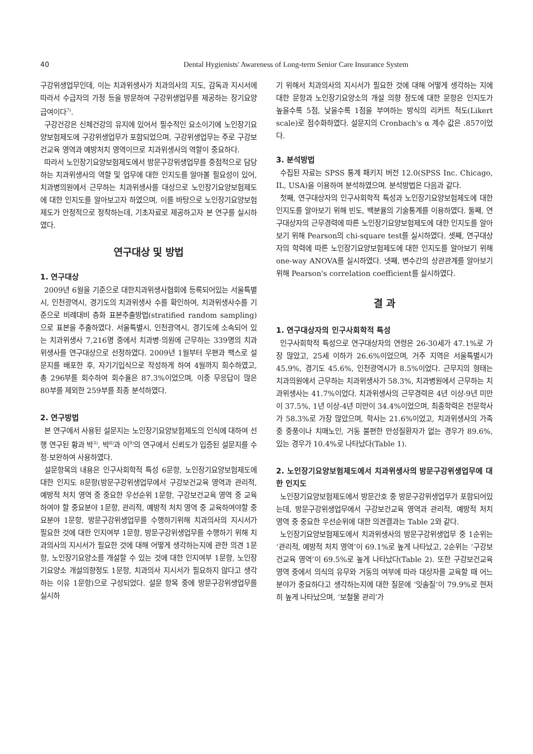40 Dental Hygienists' Awareness of Long-term Senior Care Insurance System
구강위생업무인데, 이는 치과위생사가 치과의사의 지도, 감독과 지시서에 따라서 수급자의 가정 등을 방문하여 구강위생업무를 제공하는 장기요양급여이다<sup>7)</sup>.
구강건강은 신체건강의 유지에 있어서 필수적인 요소이기에 노인장기요양보험제도에 구강위생업무가 포함되었으며, 구강위생업무는 주로 구강보건교육 영역과 예방처치 영역이므로 치과위생사의 역할이 중요하다.
따라서 노인장기요양보험제도에서 방문구강위생업무를 중점적으로 담당하는 치과위생사의 역할 및 업무에 대한 인지도를 알아볼 필요성이 있어, 치과병의원에서 근무하는 치과위생사를 대상으로 노인장기요양보험제도에 대한 인지도를 알아보고자 하였으며, 이를 바탕으로 노인장기요양보험제도가 안정적으로 정착하는데, 기초자료로 제공하고자 본 연구를 실시하였다.
연구대상 및 방법
1. 연구대상
2009년 6월을 기준으로 대한치과위생사협회에 등록되어있는 서울특별시, 인천광역시, 경기도의 치과위생사 수를 확인하여, 치과위생사수를 기준으로 비례대비 층화 표본추출방법(stratified random sampling)으로 표본을 추출하였다. 서울특별시, 인천광역시, 경기도에 소속되어 있는 치과위생사 7,216명 중에서 치과병·의원에 근무하는 339명의 치과위생사를 연구대상으로 선정하였다. 2009년 1월부터 우편과 팩스로 설문지를 배포한 후, 자기기입식으로 작성하게 하여 4월까지 회수하였고, 총 296부를 회수하여 회수율은 87.3%이었으며, 이중 무응답이 많은 80부를 제외한 259부를 최종 분석하였다.
2. 연구방법
본 연구에서 사용된 설문지는 노인장기요양보험제도의 인식에 대하여 선행 연구된 황과 박<sup>3)</sup>, 박<sup>8)</sup>과 이<sup>9)</sup>의 연구에서 신뢰도가 입증된 설문지를 수정·보완하여 사용하였다.
설문항목의 내용은 인구사회학적 특성 6문항, 노인장기요양보험제도에 대한 인지도 8문항(방문구강위생업무에서 구강보건교육 영역과 관리적, 예방적 처치 영역 중 중요한 우선순위 1문항, 구강보건교육 영역 중 교육하여야 할 중요분야 1문항, 관리적, 예방적 처치 영역 중 교육하여야할 중요분야 1문항, 방문구강위생업무를 수행하기위해 치과의사의 지시서가 필요한 것에 대한 인지여부 1문항, 방문구강위생업무를 수행하기 위해 치과의사의 지시서가 필요한 것에 대해 어떻게 생각하는지에 관한 의견 1문항, 노인장기요양소를 개설할 수 있는 것에 대한 인지여부 1문항, 노인장기요양소 개설의향정도 1문항, 치과의사 지시서가 필요하지 않다고 생각하는 이유 1문항)으로 구성되었다. 설문 항목 중에 방문구강위생업무를 실시하
기 위해서 치과의사의 지시서가 필요한 것에 대해 어떻게 생각하는 지에 대한 문항과 노인장기요양소의 개설 의향 정도에 대한 문항은 인지도가 높을수록 5점, 낮을수록 1점을 부여하는 방식의 리커트 척도(Likert scale)로 점수화하였다. 설문지의 Cronbach's α 계수 값은 .857이었다.
3. 분석방법
수집된 자료는 SPSS 통계 패키지 버전 12.0(SPSS Inc. Chicago, IL, USA)을 이용하여 분석하였으며. 분석방법은 다음과 같다.
첫째, 연구대상자의 인구사회학적 특성과 노인장기요양보험제도에 대한 인지도를 알아보기 위해 빈도, 백분율의 기술통계를 이용하였다. 둘째, 연구대상자의 근무경력에 따른 노인장기요양보험제도에 대한 인지도를 알아보기 위해 Pearson의 chi-square test를 실시하였다. 셋째, 연구대상자의 학력에 따른 노인장기요양보험제도에 대한 인지도를 알아보기 위해 one-way ANOVA를 실시하였다. 넷째, 변수간의 상관관계를 알아보기 위해 Pearson's correlation coefficient를 실시하였다.
결 과
1. 연구대상자의 인구사회학적 특성
인구사회학적 특성으로 연구대상자의 연령은 26-30세가 47.1%로 가장 많았고, 25세 이하가 26.6%이었으며, 거주 지역은 서울특별시가 45.9%, 경기도 45.6%, 인천광역시가 8.5%이었다. 근무지의 형태는 치과의원에서 근무하는 치과위생사가 58.3%, 치과병원에서 근무하는 치과위생사는 41.7%이었다. 치과위생사의 근무경력은 4년 이상-9년 미만이 37.5%, 1년 이상-4년 미만이 34.4%이었으며, 최종학력은 전문학사가 58.3%로 가장 많았으며, 학사는 21.6%이었고, 치과위생사의 가족 중 중풍이나 치매노인, 거동 불편한 만성질환자가 없는 경우가 89.6%, 있는 경우가 10.4%로 나타났다(Table 1).
2. 노인장기요양보험제도에서 치과위생사의 방문구강위생업무에 대한 인지도
노인장기요양보험제도에서 방문간호 중 방문구강위생업무가 포함되어있는데, 방문구강위생업무에서 구강보건교육 영역과 관리적, 예방적 처치 영역 중 중요한 우선순위에 대한 의견결과는 Table 2와 같다.
노인장기요양보험제도에서 치과위생사의 방문구강위생업무 중 1순위는 ‘관리적, 예방적 처치 영역’이 69.1%로 높게 나타났고, 2순위는 ‘구강보건교육 영역’이 69.5%로 높게 나타났다(Table 2). 또한 구강보건교육 영역 중에서 의식의 유무와 거동의 여부에 따라 대상자를 교육할 때 어느 분야가 중요하다고 생각하는지에 대한 질문에 ‘잇솔질’이 79.9%로 현저히 높게 나타났으며, ‘보철물 관리’가